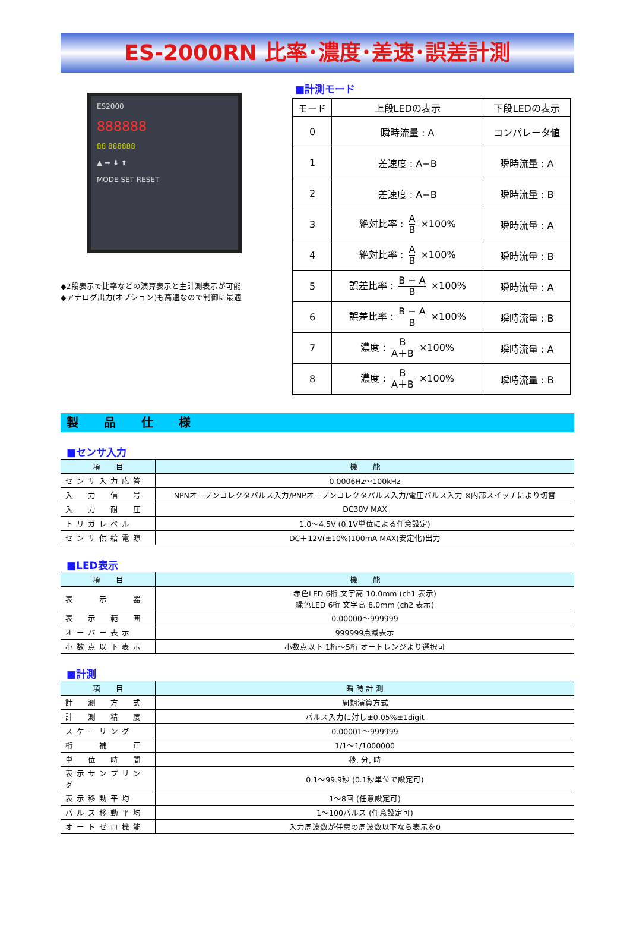ES-2000RN 比率･濃度･差速･誤差計測
ES2000
888888
88 888888
▲ ➡ ⬇ ⬆
MODE SET RESET
◆2段表示で比率などの演算表示と主計測表示が可能
◆アナログ出力(オプション)も高速なので制御に最適
■計測モード
| モード | 上段LEDの表示 | 下段LEDの表示 |
| 0 | 瞬時流量 : A | コンパレータ値 |
| 1 | 差速度 : A−B | 瞬時流量 : A |
| 2 | 差速度 : A−B | 瞬時流量 : B |
| 3 | 絶対比率 : A B ×100% | 瞬時流量 : A |
| 4 | 絶対比率 : A B ×100% | 瞬時流量 : B |
| 5 | 誤差比率 : B − A B ×100% | 瞬時流量 : A |
| 6 | 誤差比率 : B − A B ×100% | 瞬時流量 : B |
| 7 | 濃度 : B A＋B ×100% | 瞬時流量 : A |
| 8 | 濃度 : B A＋B ×100% | 瞬時流量 : B |
製 品 仕 様
■センサ入力
| 項 目 | 機 能 |
| --- | --- |
| センサ入力応答 | 0.0006Hz〜100kHz |
| 入 力 信 号 | NPNオープンコレクタパルス入力/PNPオープンコレクタパルス入力/電圧パルス入力 ※内部スイッチにより切替 |
| 入 力 耐 圧 | DC30V MAX |
| トリガレベル | 1.0〜4.5V (0.1V単位による任意設定) |
| センサ供給電源 | DC＋12V(±10%)100mA MAX(安定化)出力 |
■LED表示
| 項 目 | 機 能 |
| --- | --- |
| 表 示 器 | 赤色LED 6桁 文字高 10.0mm (ch1 表示) 緑色LED 6桁 文字高 8.0mm (ch2 表示) |
| 表 示 範 囲 | 0.00000〜999999 |
| オーバー表示 | 999999点滅表示 |
| 小数点以下表示 | 小数点以下 1桁〜5桁 オートレンジより選択可 |
■計測
| 項 目 | 瞬 時 計 測 |
| --- | --- |
| 計 測 方 式 | 周期演算方式 |
| 計 測 精 度 | パルス入力に対し±0.05%±1digit |
| スケーリング | 0.00001〜999999 |
| 桁 補 正 | 1/1〜1/1000000 |
| 単 位 時 間 | 秒, 分, 時 |
| 表示サンプリング | 0.1〜99.9秒 (0.1秒単位で設定可) |
| 表示移動平均 | 1〜8回 (任意設定可) |
| パルス移動平均 | 1〜100パルス (任意設定可) |
| オートゼロ機能 | 入力周波数が任意の周波数以下なら表示を0 |